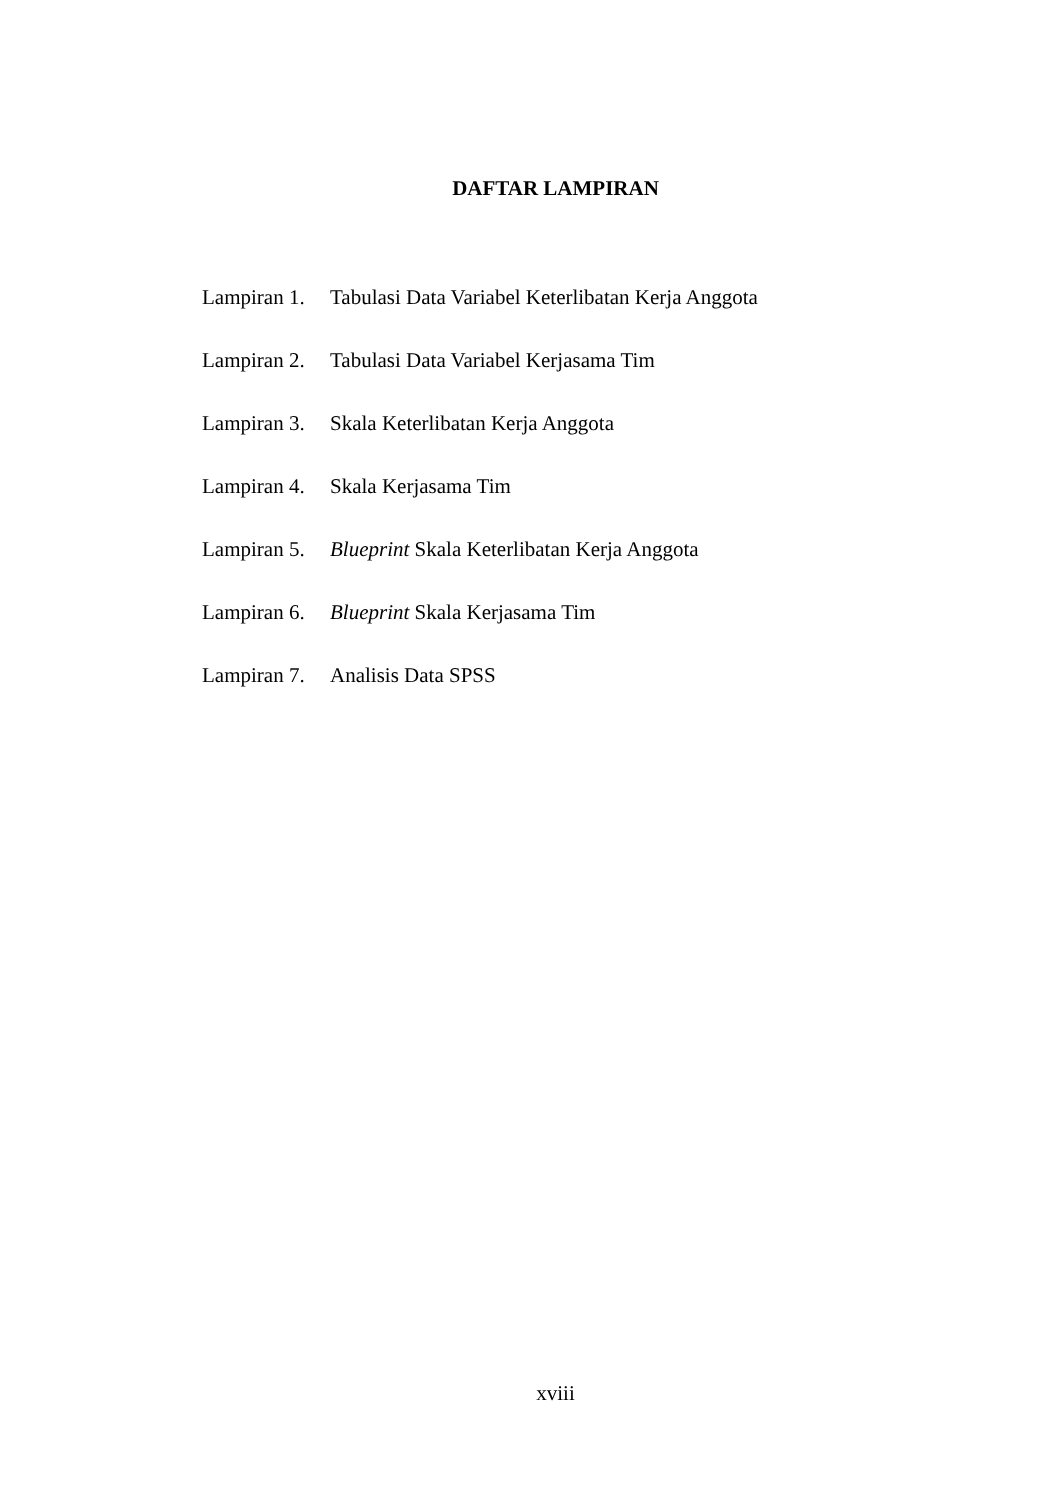DAFTAR LAMPIRAN
Lampiran 1.
Tabulasi Data Variabel Keterlibatan Kerja Anggota
Lampiran 2.
Tabulasi Data Variabel Kerjasama Tim
Lampiran 3.
Skala Keterlibatan Kerja Anggota
Lampiran 4.
Skala Kerjasama Tim
Lampiran 5.
Blueprint Skala Keterlibatan Kerja Anggota
Lampiran 6.
Blueprint Skala Kerjasama Tim
Lampiran 7.
Analisis Data SPSS
xviii